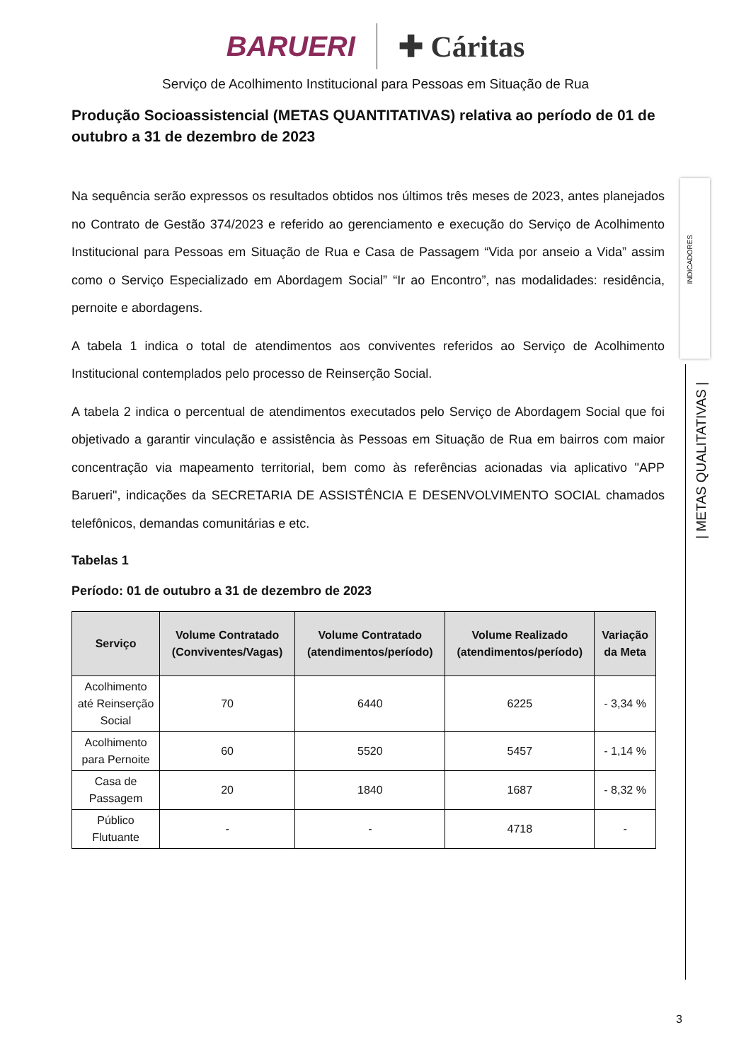BARUERI ✚ Cáritas
Serviço de Acolhimento Institucional para Pessoas em Situação de Rua
Produção Socioassistencial (METAS QUANTITATIVAS) relativa ao período de 01 de outubro a 31 de dezembro de 2023
Na sequência serão expressos os resultados obtidos nos últimos três meses de 2023, antes planejados no Contrato de Gestão 374/2023 e referido ao gerenciamento e execução do Serviço de Acolhimento Institucional para Pessoas em Situação de Rua e Casa de Passagem “Vida por anseio a Vida” assim como o Serviço Especializado em Abordagem Social” “Ir ao Encontro”, nas modalidades: residência, pernoite e abordagens.
A tabela 1 indica o total de atendimentos aos conviventes referidos ao Serviço de Acolhimento Institucional contemplados pelo processo de Reinserção Social.
A tabela 2 indica o percentual de atendimentos executados pelo Serviço de Abordagem Social que foi objetivado a garantir vinculação e assistência às Pessoas em Situação de Rua em bairros com maior concentração via mapeamento territorial, bem como às referências acionadas via aplicativo "APP Barueri", indicações da SECRETARIA DE ASSISTÊNCIA E DESENVOLVIMENTO SOCIAL chamados telefônicos, demandas comunitárias e etc.
Tabelas 1
Período: 01 de outubro a 31 de dezembro de 2023
| Serviço | Volume Contratado (Conviventes/Vagas) | Volume Contratado (atendimentos/período) | Volume Realizado (atendimentos/período) | Variação da Meta |
| --- | --- | --- | --- | --- |
| Acolhimento até Reinserção Social | 70 | 6440 | 6225 | - 3,34 % |
| Acolhimento para Pernoite | 60 | 5520 | 5457 | - 1,14 % |
| Casa de Passagem | 20 | 1840 | 1687 | - 8,32 % |
| Público Flutuante | - | - | 4718 | - |
INDICADORES
| METAS QUALITATIVAS |
3